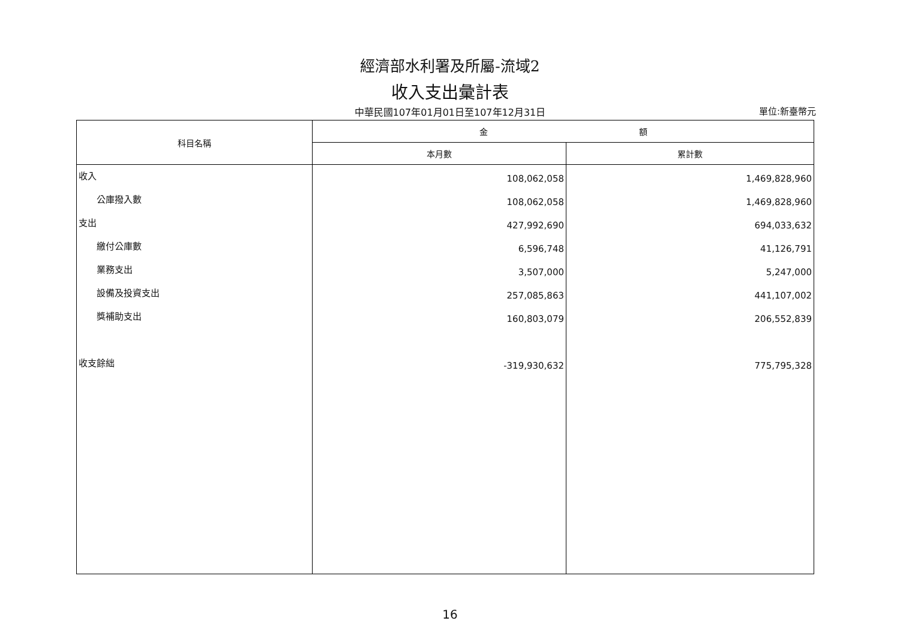經濟部水利署及所屬-流域2
收入支出彙計表
中華民國107年01月01日至107年12月31日
單位:新臺幣元
| 科目名稱 | 金 額 | |
| --- | --- | --- |
| | 本月數 | 累計數 |
| 收入 公庫撥入數 支出 繳付公庫數 業務支出 設備及投資支出 獎補助支出 收支餘絀 | 108,062,058 108,062,058 427,992,690 6,596,748 3,507,000 257,085,863 160,803,079 -319,930,632 | 1,469,828,960 1,469,828,960 694,033,632 41,126,791 5,247,000 441,107,002 206,552,839 775,795,328 |
16